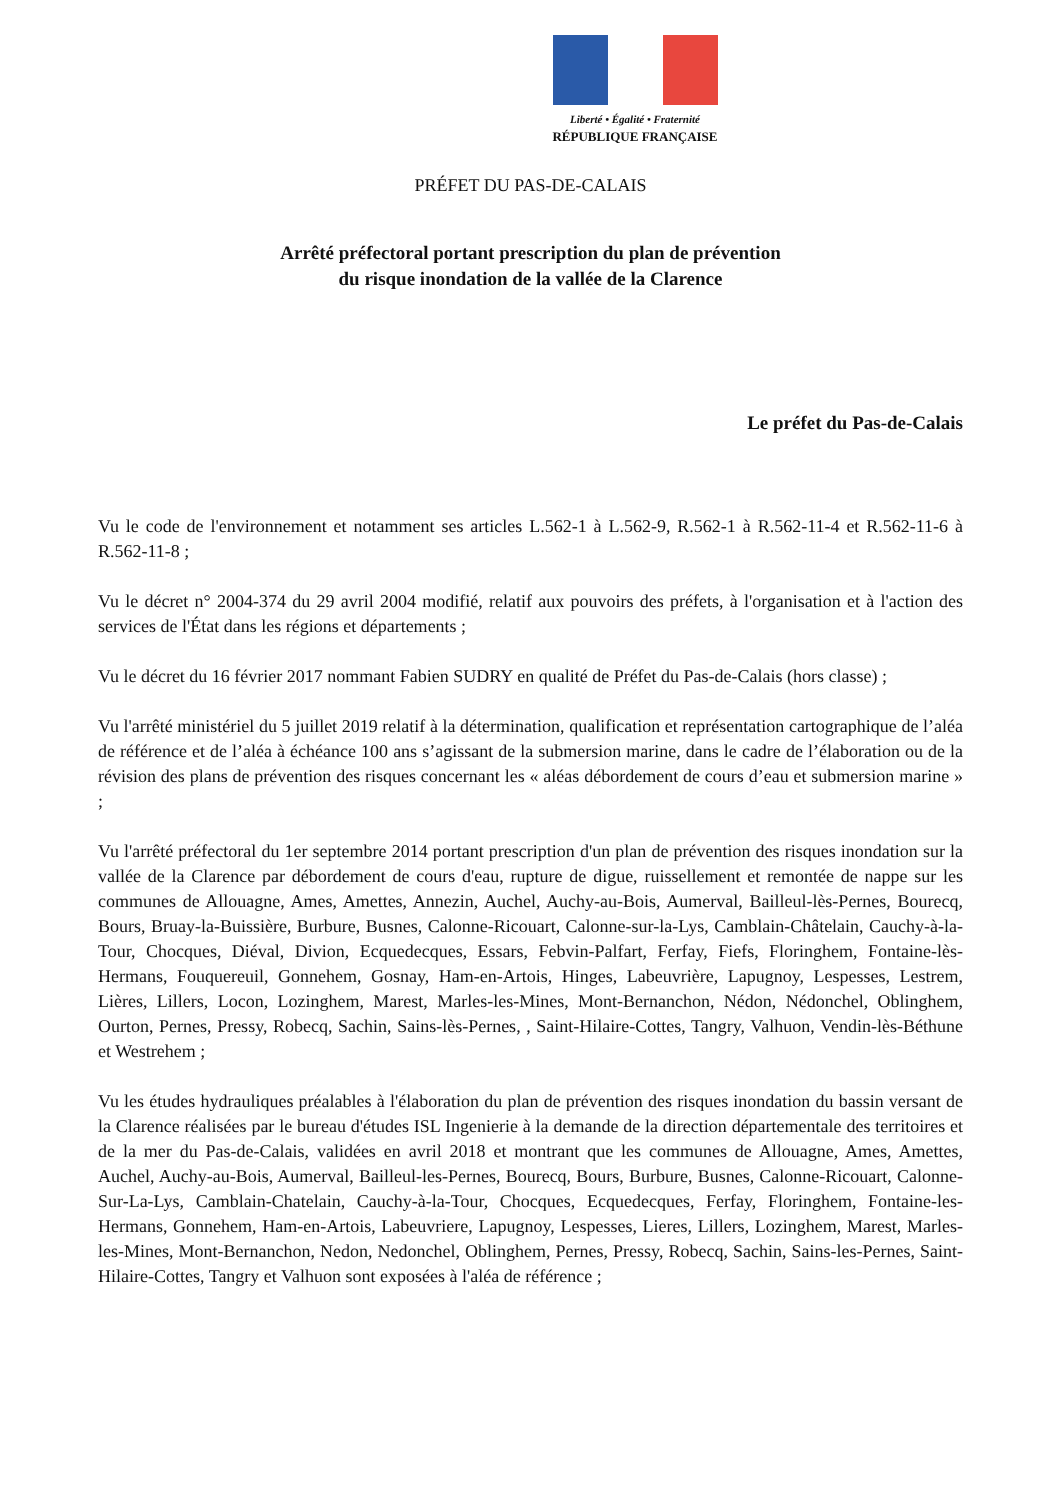Liberté • Égalité • Fraternité
RÉPUBLIQUE FRANÇAISE
PRÉFET DU PAS-DE-CALAIS
Arrêté préfectoral portant prescription du plan de prévention
du risque inondation de la vallée de la Clarence
Le préfet du Pas-de-Calais
Vu le code de l'environnement et notamment ses articles L.562-1 à L.562-9, R.562-1 à R.562-11-4 et R.562-11-6 à R.562-11-8 ;
Vu le décret n° 2004-374 du 29 avril 2004 modifié, relatif aux pouvoirs des préfets, à l'organisation et à l'action des services de l'État dans les régions et départements ;
Vu le décret du 16 février 2017 nommant Fabien SUDRY en qualité de Préfet du Pas-de-Calais (hors classe) ;
Vu l'arrêté ministériel du 5 juillet 2019 relatif à la détermination, qualification et représentation cartographique de l’aléa de référence et de l’aléa à échéance 100 ans s’agissant de la submersion marine, dans le cadre de l’élaboration ou de la révision des plans de prévention des risques concernant les « aléas débordement de cours d’eau et submersion marine » ;
Vu l'arrêté préfectoral du 1er septembre 2014 portant prescription d'un plan de prévention des risques inondation sur la vallée de la Clarence par débordement de cours d'eau, rupture de digue, ruissellement et remontée de nappe sur les communes de Allouagne, Ames, Amettes, Annezin, Auchel, Auchy-au-Bois, Aumerval, Bailleul-lès-Pernes, Bourecq, Bours, Bruay-la-Buissière, Burbure, Busnes, Calonne-Ricouart, Calonne-sur-la-Lys, Camblain-Châtelain, Cauchy-à-la-Tour, Chocques, Diéval, Divion, Ecquedecques, Essars, Febvin-Palfart, Ferfay, Fiefs, Floringhem, Fontaine-lès-Hermans, Fouquereuil, Gonnehem, Gosnay, Ham-en-Artois, Hinges, Labeuvrière, Lapugnoy, Lespesses, Lestrem, Lières, Lillers, Locon, Lozinghem, Marest, Marles-les-Mines, Mont-Bernanchon, Nédon, Nédonchel, Oblinghem, Ourton, Pernes, Pressy, Robecq, Sachin, Sains-lès-Pernes, , Saint-Hilaire-Cottes, Tangry, Valhuon, Vendin-lès-Béthune et Westrehem ;
Vu les études hydrauliques préalables à l'élaboration du plan de prévention des risques inondation du bassin versant de la Clarence réalisées par le bureau d'études ISL Ingenierie à la demande de la direction départementale des territoires et de la mer du Pas-de-Calais, validées en avril 2018 et montrant que les communes de Allouagne, Ames, Amettes, Auchel, Auchy-au-Bois, Aumerval, Bailleul-les-Pernes, Bourecq, Bours, Burbure, Busnes, Calonne-Ricouart, Calonne-Sur-La-Lys, Camblain-Chatelain, Cauchy-à-la-Tour, Chocques, Ecquedecques, Ferfay, Floringhem, Fontaine-les-Hermans, Gonnehem, Ham-en-Artois, Labeuvriere, Lapugnoy, Lespesses, Lieres, Lillers, Lozinghem, Marest, Marles-les-Mines, Mont-Bernanchon, Nedon, Nedonchel, Oblinghem, Pernes, Pressy, Robecq, Sachin, Sains-les-Pernes, Saint-Hilaire-Cottes, Tangry et Valhuon sont exposées à l'aléa de référence ;